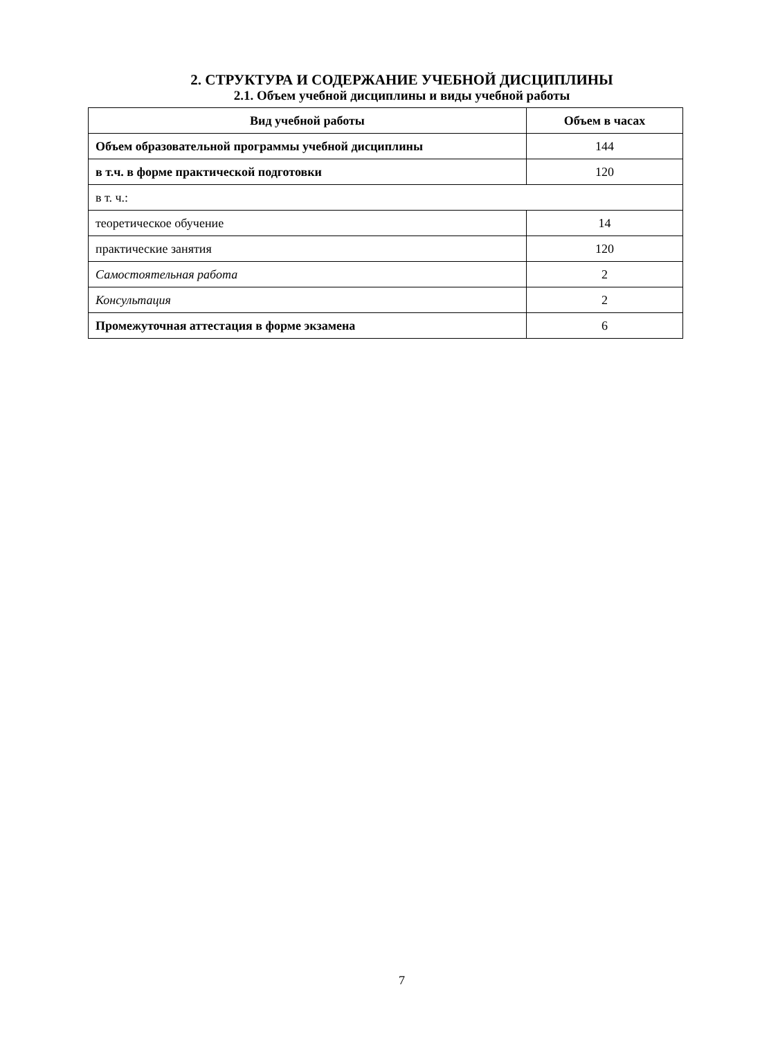2. СТРУКТУРА И СОДЕРЖАНИЕ УЧЕБНОЙ ДИСЦИПЛИНЫ
2.1. Объем учебной дисциплины и виды учебной работы
| Вид учебной работы | Объем в часах |
| --- | --- |
| Объем образовательной программы учебной дисциплины | 144 |
| в т.ч. в форме практической подготовки | 120 |
| в т. ч.: | |
| теоретическое обучение | 14 |
| практические занятия | 120 |
| Самостоятельная работа | 2 |
| Консультация | 2 |
| Промежуточная аттестация в форме экзамена | 6 |
7